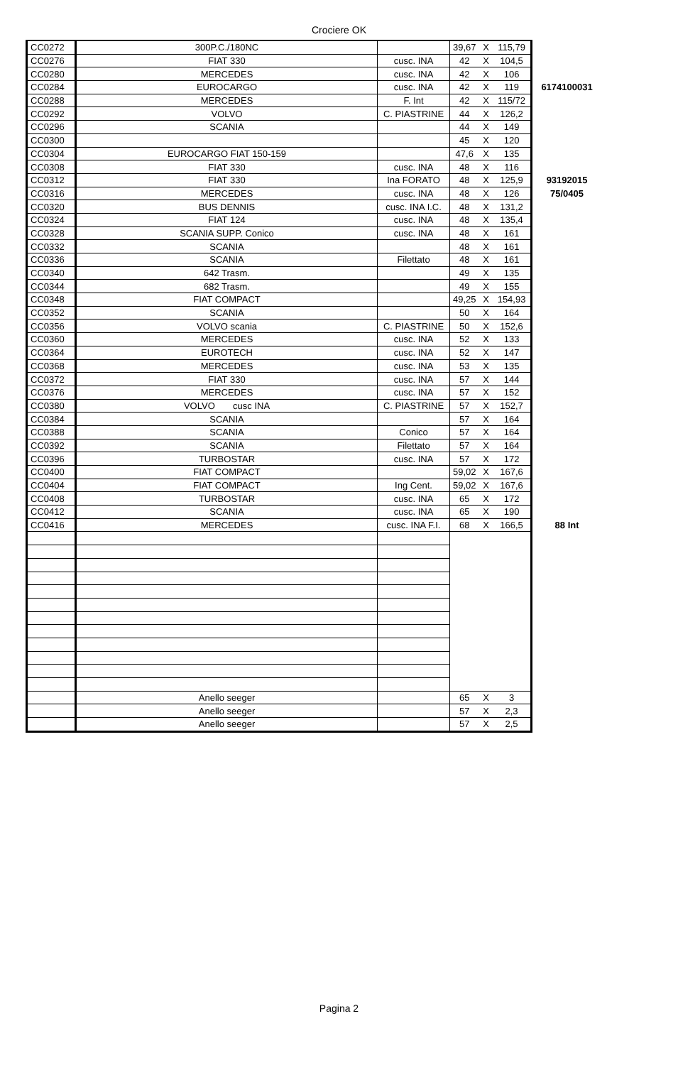Crociere OK
| CC0272 | 300P.C./180NC | | 39,67 | X | 115,79 | |
| CC0276 | FIAT 330 | cusc. INA | 42 | X | 104,5 | |
| CC0280 | MERCEDES | cusc. INA | 42 | X | 106 | |
| CC0284 | EUROCARGO | cusc. INA | 42 | X | 119 | 6174100031 |
| CC0288 | MERCEDES | F. Int | 42 | X | 115/72 | |
| CC0292 | VOLVO | C. PIASTRINE | 44 | X | 126,2 | |
| CC0296 | SCANIA | | 44 | X | 149 | |
| CC0300 | | | 45 | X | 120 | |
| CC0304 | EUROCARGO FIAT 150-159 | | 47,6 | X | 135 | |
| CC0308 | FIAT 330 | cusc. INA | 48 | X | 116 | |
| CC0312 | FIAT 330 | Ina FORATO | 48 | X | 125,9 | 93192015 |
| CC0316 | MERCEDES | cusc. INA | 48 | X | 126 | 75/0405 |
| CC0320 | BUS DENNIS | cusc. INA I.C. | 48 | X | 131,2 | |
| CC0324 | FIAT 124 | cusc. INA | 48 | X | 135,4 | |
| CC0328 | SCANIA SUPP. Conico | cusc. INA | 48 | X | 161 | |
| CC0332 | SCANIA | | 48 | X | 161 | |
| CC0336 | SCANIA | Filettato | 48 | X | 161 | |
| CC0340 | 642 Trasm. | | 49 | X | 135 | |
| CC0344 | 682 Trasm. | | 49 | X | 155 | |
| CC0348 | FIAT COMPACT | | 49,25 | X | 154,93 | |
| CC0352 | SCANIA | | 50 | X | 164 | |
| CC0356 | VOLVO scania | C. PIASTRINE | 50 | X | 152,6 | |
| CC0360 | MERCEDES | cusc. INA | 52 | X | 133 | |
| CC0364 | EUROTECH | cusc. INA | 52 | X | 147 | |
| CC0368 | MERCEDES | cusc. INA | 53 | X | 135 | |
| CC0372 | FIAT 330 | cusc. INA | 57 | X | 144 | |
| CC0376 | MERCEDES | cusc. INA | 57 | X | 152 | |
| CC0380 | VOLVO cusc INA | C. PIASTRINE | 57 | X | 152,7 | |
| CC0384 | SCANIA | | 57 | X | 164 | |
| CC0388 | SCANIA | Conico | 57 | X | 164 | |
| CC0392 | SCANIA | Filettato | 57 | X | 164 | |
| CC0396 | TURBOSTAR | cusc. INA | 57 | X | 172 | |
| CC0400 | FIAT COMPACT | | 59,02 | X | 167,6 | |
| CC0404 | FIAT COMPACT | Ing Cent. | 59,02 | X | 167,6 | |
| CC0408 | TURBOSTAR | cusc. INA | 65 | X | 172 | |
| CC0412 | SCANIA | cusc. INA | 65 | X | 190 | |
| CC0416 | MERCEDES | cusc. INA F.I. | 68 | X | 166,5 | 88 Int |
| | Anello seeger | | 65 | X | 3 | |
| | Anello seeger | | 57 | X | 2,3 | |
| | Anello seeger | | 57 | X | 2,5 | |
Pagina 2